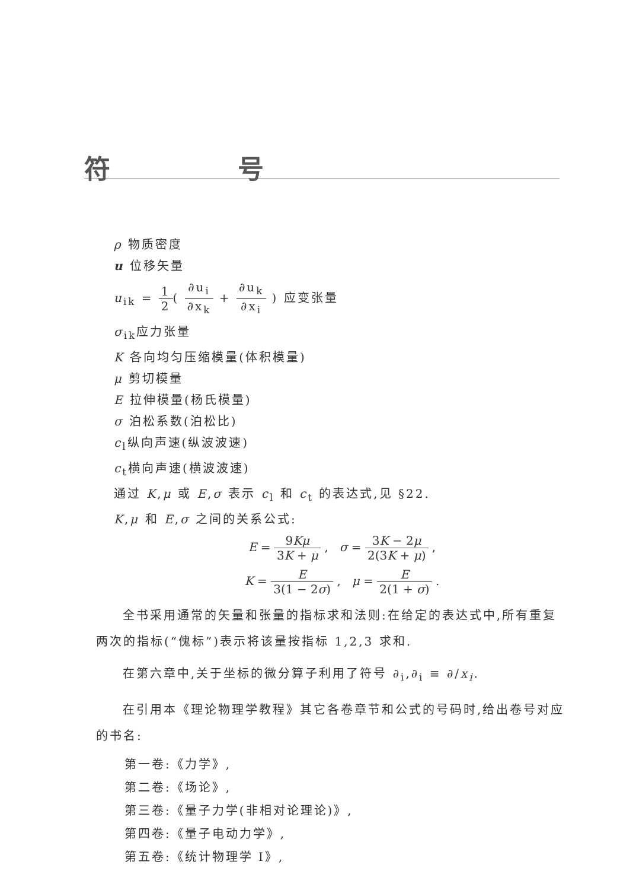符 号
ρ 物质密度
u 位移矢量
u<sub>ik</sub> = 1 2( ∂u<sub>i</sub> ∂x<sub>k</sub> + ∂u<sub>k</sub> ∂x<sub>i</sub> ) 应变张量
σ<sub>ik</sub>应力张量
K 各向均匀压缩模量(体积模量)
μ 剪切模量
E 拉伸模量(杨氏模量)
σ 泊松系数(泊松比)
c<sub>l</sub>纵向声速(纵波波速)
c<sub>t</sub>横向声速(横波波速)
通过 K,μ 或 E,σ 表示 c<sub>l</sub> 和 c<sub>t</sub> 的表达式,见 §22.
K,μ 和 E,σ 之间的关系公式:
E = 9Kμ 3K + μ , σ = 3K − 2μ 2(3K + μ) ,
K = E 3(1 − 2σ) , μ = E 2(1 + σ) .
全书采用通常的矢量和张量的指标求和法则:在给定的表达式中,所有重复两次的指标(“傀标”)表示将该量按指标 1,2,3 求和.
在第六章中,关于坐标的微分算子利用了符号 ∂<sub>i</sub>,∂<sub>i</sub> ≡ ∂/x<sub>i</sub>.
在引用本《理论物理学教程》其它各卷章节和公式的号码时,给出卷号对应的书名:
第一卷:《力学》,
第二卷:《场论》,
第三卷:《量子力学(非相对论理论)》,
第四卷:《量子电动力学》,
第五卷:《统计物理学 I》,